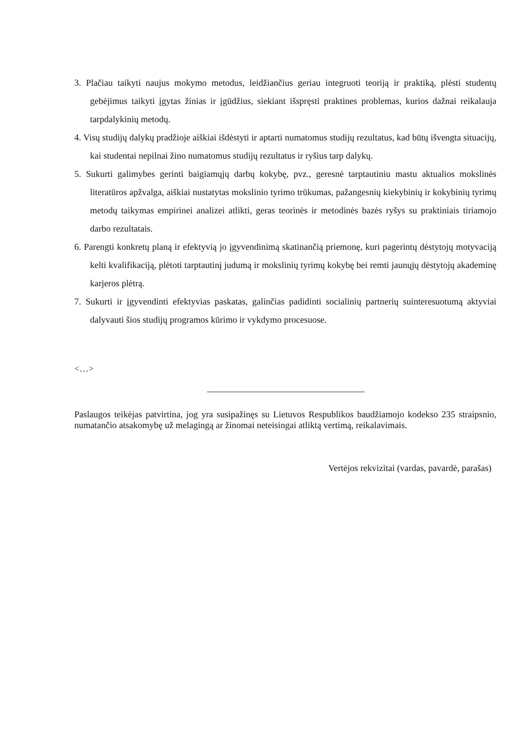3. Plačiau taikyti naujus mokymo metodus, leidžiančius geriau integruoti teoriją ir praktiką, plėsti studentų gebėjimus taikyti įgytas žinias ir įgūdžius, siekiant išspręsti praktines problemas, kurios dažnai reikalauja tarpdalykinių metodų.
4. Visų studijų dalykų pradžioje aiškiai išdėstyti ir aptarti numatomus studijų rezultatus, kad būtų išvengta situacijų, kai studentai nepilnai žino numatomus studijų rezultatus ir ryšius tarp dalykų.
5. Sukurti galimybes gerinti baigiamųjų darbų kokybę, pvz., geresnė tarptautiniu mastu aktualios mokslinės literatūros apžvalga, aiškiai nustatytas mokslinio tyrimo trūkumas, pažangesnių kiekybinių ir kokybinių tyrimų metodų taikymas empirinei analizei atlikti, geras teorinės ir metodinės bazės ryšys su praktiniais tiriamojo darbo rezultatais.
6. Parengti konkretų planą ir efektyvią jo įgyvendinimą skatinančią priemonę, kuri pagerintų dėstytojų motyvaciją kelti kvalifikaciją, plėtoti tarptautinį judumą ir mokslinių tyrimų kokybę bei remti jaunųjų dėstytojų akademinę karjeros plėtrą.
7. Sukurti ir įgyvendinti efektyvias paskatas, galinčias padidinti socialinių partnerių suinteresuotumą aktyviai dalyvauti šios studijų programos kūrimo ir vykdymo procesuose.
<…>
Paslaugos teikėjas patvirtina, jog yra susipažinęs su Lietuvos Respublikos baudžiamojo kodekso 235 straipsnio, numatančio atsakomybę už melagingą ar žinomai neteisingai atliktą vertimą, reikalavimais.
Vertėjos rekvizitai (vardas, pavardė, parašas)